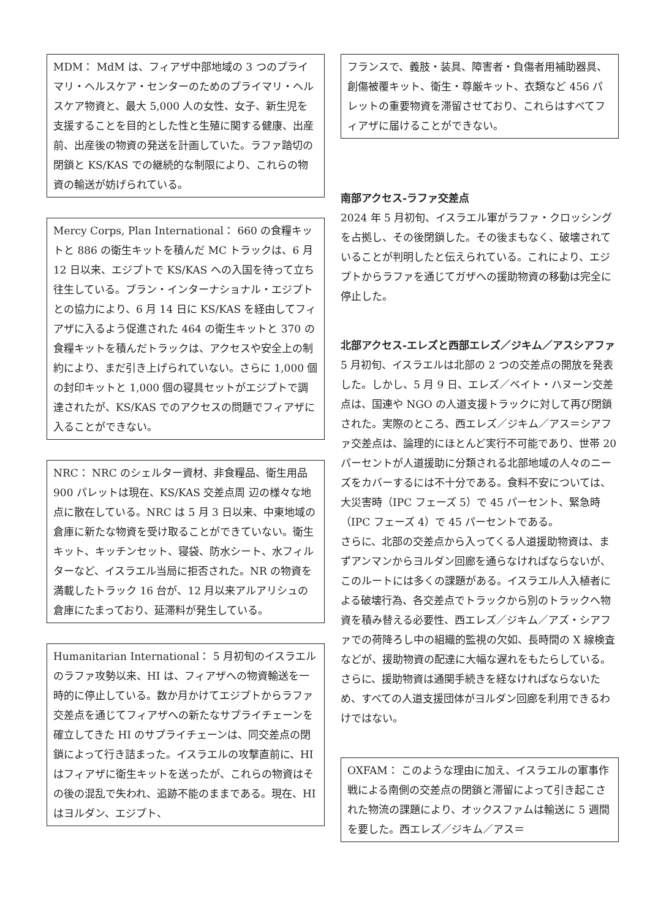MDM： MdM は、フィアザ中部地域の 3 つのプライマリ・ヘルスケア・センターのためのプライマリ・ヘルスケア物資と、最大 5,000 人の女性、女子、新生児を支援することを目的とした性と生殖に関する健康、出産前、出産後の物資の発送を計画していた。ラファ踏切の閉鎖と KS/KAS での継続的な制限により、これらの物資の輸送が妨げられている。
Mercy Corps, Plan International： 660 の食糧キットと 886 の衛生キットを積んだ MC トラックは、6 月 12 日以来、エジプトで KS/KAS への入国を待って立ち往生している。プラン・インターナショナル・エジプトとの協力により、6 月 14 日に KS/KAS を経由してフィアザに入るよう促進された 464 の衛生キットと 370 の食糧キットを積んだトラックは、アクセスや安全上の制約により、まだ引き上げられていない。さらに 1,000 個の封印キットと 1,000 個の寝具セットがエジプトで調達されたが、KS/KAS でのアクセスの問題でフィアザに入ることができない。
NRC： NRC のシェルター資材、非食糧品、衛生用品 900 パレットは現在、KS/KAS 交差点周 辺の様々な地点に散在している。NRC は 5 月 3 日以来、中東地域の倉庫に新たな物資を受け取ることができていない。衛生キット、キッチンセット、寝袋、防水シート、水フィルターなど、イスラエル当局に拒否された。NR の物資を満載したトラック 16 台が、12 月以来アルアリシュの倉庫にたまっており、延滞料が発生している。
Humanitarian International： 5 月初旬のイスラエルのラファ攻勢以来、HI は、フィアザへの物資輸送を一時的に停止している。数か月かけてエジプトからラファ交差点を通じてフィアザへの新たなサプライチェーンを確立してきた HI のサプライチェーンは、同交差点の閉鎖によって行き詰まった。イスラエルの攻撃直前に、HI はフィアザに衛生キットを送ったが、これらの物資はその後の混乱で失われ、追跡不能のままである。現在、HI はヨルダン、エジプト、
フランスで、義肢・装具、障害者・負傷者用補助器具、創傷被覆キット、衛生・尊厳キット、衣類など 456 パレットの重要物資を滞留させており、これらはすべてフィアザに届けることができない。
南部アクセス-ラファ交差点
2024 年 5 月初旬、イスラエル軍がラファ・クロッシングを占拠し、その後閉鎖した。その後まもなく、破壊されていることが判明したと伝えられている。これにより、エジプトからラファを通じてガザへの援助物資の移動は完全に停止した。
北部アクセス-エレズと西部エレズ／ジキム／アスシアファ
5 月初旬、イスラエルは北部の 2 つの交差点の開放を発表した。しかし、5 月 9 日、エレズ／ベイト・ハヌーン交差点は、国連や NGO の人道支援トラックに対して再び閉鎖された。実際のところ、西エレズ／ジキム／アス＝シアファ交差点は、論理的にほとんど実行不可能であり、世帯 20 パーセントが人道援助に分類される北部地域の人々のニーズをカバーするには不十分である。食料不安については、大災害時（IPC フェーズ 5）で 45 パーセント、緊急時（IPC フェーズ 4）で 45 パーセントである。
さらに、北部の交差点から入ってくる人道援助物資は、まずアンマンからヨルダン回廊を通らなければならないが、このルートには多くの課題がある。イスラエル人入植者による破壊行為、各交差点でトラックから別のトラックへ物資を積み替える必要性、西エレズ／ジキム／アズ・シアファでの荷降ろし中の組織的監視の欠如、長時間の X 線検査などが、援助物資の配達に大幅な遅れをもたらしている。さらに、援助物資は通関手続きを経なければならないため、すべての人道支援団体がヨルダン回廊を利用できるわけではない。
OXFAM： このような理由に加え、イスラエルの軍事作戦による南側の交差点の閉鎖と滞留によって引き起こされた物流の課題により、オックスファムは輸送に 5 週間を要した。西エレズ／ジキム／アス＝